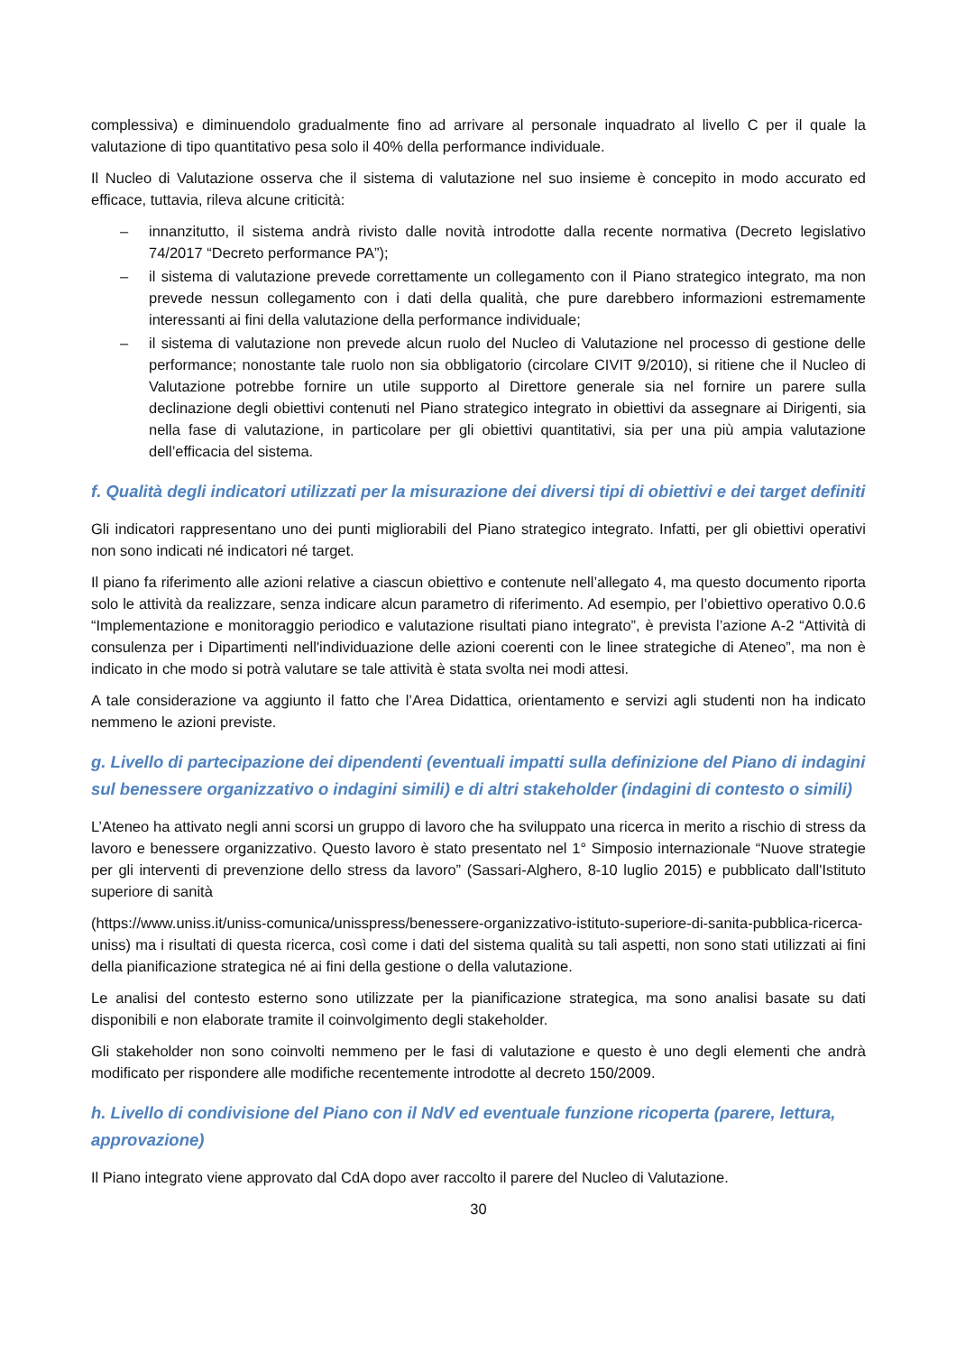complessiva) e diminuendolo gradualmente fino ad arrivare al personale inquadrato al livello C per il quale la valutazione di tipo quantitativo pesa solo il 40% della performance individuale.
Il Nucleo di Valutazione osserva che il sistema di valutazione nel suo insieme è concepito in modo accurato ed efficace, tuttavia, rileva alcune criticità:
– innanzitutto, il sistema andrà rivisto dalle novità introdotte dalla recente normativa (Decreto legislativo 74/2017 “Decreto performance PA”);
– il sistema di valutazione prevede correttamente un collegamento con il Piano strategico integrato, ma non prevede nessun collegamento con i dati della qualità, che pure darebbero informazioni estremamente interessanti ai fini della valutazione della performance individuale;
– il sistema di valutazione non prevede alcun ruolo del Nucleo di Valutazione nel processo di gestione delle performance; nonostante tale ruolo non sia obbligatorio (circolare CIVIT 9/2010), si ritiene che il Nucleo di Valutazione potrebbe fornire un utile supporto al Direttore generale sia nel fornire un parere sulla declinazione degli obiettivi contenuti nel Piano strategico integrato in obiettivi da assegnare ai Dirigenti, sia nella fase di valutazione, in particolare per gli obiettivi quantitativi, sia per una più ampia valutazione dell’efficacia del sistema.
f. Qualità degli indicatori utilizzati per la misurazione dei diversi tipi di obiettivi e dei target definiti
Gli indicatori rappresentano uno dei punti migliorabili del Piano strategico integrato. Infatti, per gli obiettivi operativi non sono indicati né indicatori né target.
Il piano fa riferimento alle azioni relative a ciascun obiettivo e contenute nell’allegato 4, ma questo documento riporta solo le attività da realizzare, senza indicare alcun parametro di riferimento. Ad esempio, per l’obiettivo operativo 0.0.6 “Implementazione e monitoraggio periodico e valutazione risultati piano integrato”, è prevista l’azione A-2 “Attività di consulenza per i Dipartimenti nell'individuazione delle azioni coerenti con le linee strategiche di Ateneo”, ma non è indicato in che modo si potrà valutare se tale attività è stata svolta nei modi attesi.
A tale considerazione va aggiunto il fatto che l’Area Didattica, orientamento e servizi agli studenti non ha indicato nemmeno le azioni previste.
g. Livello di partecipazione dei dipendenti (eventuali impatti sulla definizione del Piano di indagini sul benessere organizzativo o indagini simili) e di altri stakeholder (indagini di contesto o simili)
L’Ateneo ha attivato negli anni scorsi un gruppo di lavoro che ha sviluppato una ricerca in merito a rischio di stress da lavoro e benessere organizzativo. Questo lavoro è stato presentato nel 1° Simposio internazionale “Nuove strategie per gli interventi di prevenzione dello stress da lavoro” (Sassari-Alghero, 8-10 luglio 2015) e pubblicato dall'Istituto superiore di sanità
(https://www.uniss.it/uniss-comunica/unisspress/benessere-organizzativo-istituto-superiore-di-sanita-pubblica-ricerca-uniss) ma i risultati di questa ricerca, così come i dati del sistema qualità su tali aspetti, non sono stati utilizzati ai fini della pianificazione strategica né ai fini della gestione o della valutazione.
Le analisi del contesto esterno sono utilizzate per la pianificazione strategica, ma sono analisi basate su dati disponibili e non elaborate tramite il coinvolgimento degli stakeholder.
Gli stakeholder non sono coinvolti nemmeno per le fasi di valutazione e questo è uno degli elementi che andrà modificato per rispondere alle modifiche recentemente introdotte al decreto 150/2009.
h. Livello di condivisione del Piano con il NdV ed eventuale funzione ricoperta (parere, lettura, approvazione)
Il Piano integrato viene approvato dal CdA dopo aver raccolto il parere del Nucleo di Valutazione.
30